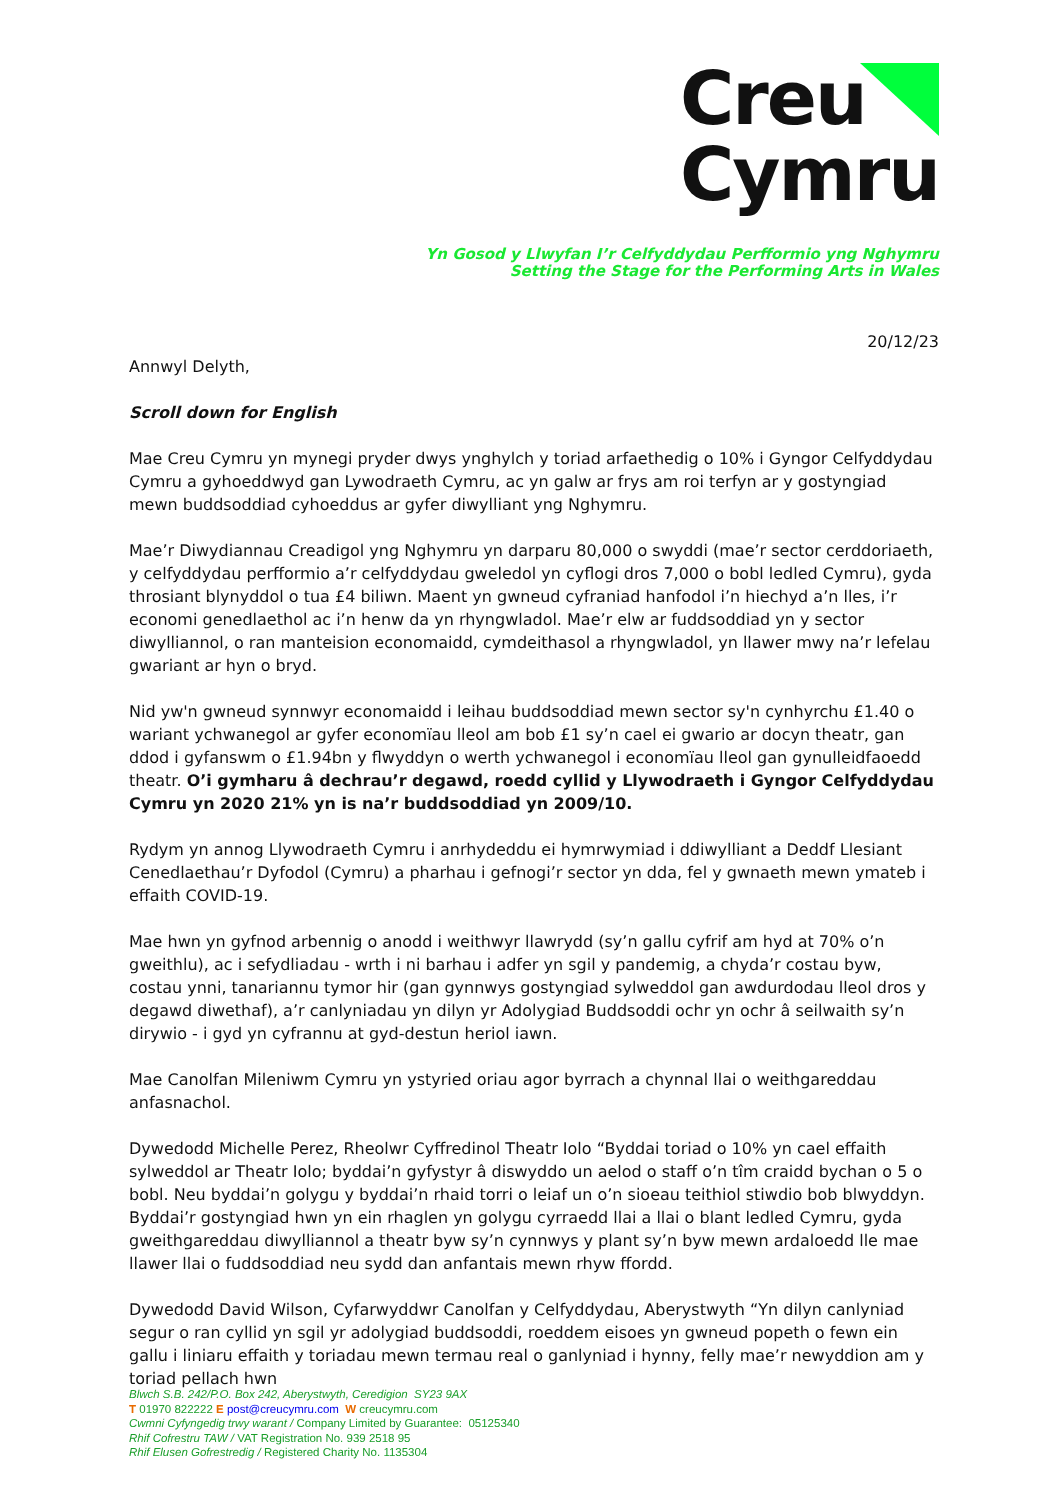Creu
Cymru
Yn Gosod y Llwyfan I’r Celfyddydau Perfformio yng Nghymru
Setting the Stage for the Performing Arts in Wales
20/12/23
Annwyl Delyth,
Scroll down for English
Mae Creu Cymru yn mynegi pryder dwys ynghylch y toriad arfaethedig o 10% i Gyngor Celfyddydau Cymru a gyhoeddwyd gan Lywodraeth Cymru, ac yn galw ar frys am roi terfyn ar y gostyngiad mewn buddsoddiad cyhoeddus ar gyfer diwylliant yng Nghymru.
Mae’r Diwydiannau Creadigol yng Nghymru yn darparu 80,000 o swyddi (mae’r sector cerddoriaeth, y celfyddydau perfformio a’r celfyddydau gweledol yn cyflogi dros 7,000 o bobl ledled Cymru), gyda throsiant blynyddol o tua £4 biliwn. Maent yn gwneud cyfraniad hanfodol i’n hiechyd a’n lles, i’r economi genedlaethol ac i’n henw da yn rhyngwladol. Mae’r elw ar fuddsoddiad yn y sector diwylliannol, o ran manteision economaidd, cymdeithasol a rhyngwladol, yn llawer mwy na’r lefelau gwariant ar hyn o bryd.
Nid yw'n gwneud synnwyr economaidd i leihau buddsoddiad mewn sector sy'n cynhyrchu £1.40 o wariant ychwanegol ar gyfer economïau lleol am bob £1 sy’n cael ei gwario ar docyn theatr, gan ddod i gyfanswm o £1.94bn y flwyddyn o werth ychwanegol i economïau lleol gan gynulleidfaoedd theatr. O’i gymharu â dechrau’r degawd, roedd cyllid y Llywodraeth i Gyngor Celfyddydau Cymru yn 2020 21% yn is na’r buddsoddiad yn 2009/10.
Rydym yn annog Llywodraeth Cymru i anrhydeddu ei hymrwymiad i ddiwylliant a Deddf Llesiant Cenedlaethau’r Dyfodol (Cymru) a pharhau i gefnogi’r sector yn dda, fel y gwnaeth mewn ymateb i effaith COVID-19.
Mae hwn yn gyfnod arbennig o anodd i weithwyr llawrydd (sy’n gallu cyfrif am hyd at 70% o’n gweithlu), ac i sefydliadau - wrth i ni barhau i adfer yn sgil y pandemig, a chyda’r costau byw, costau ynni, tanariannu tymor hir (gan gynnwys gostyngiad sylweddol gan awdurdodau lleol dros y degawd diwethaf), a’r canlyniadau yn dilyn yr Adolygiad Buddsoddi ochr yn ochr â seilwaith sy’n dirywio - i gyd yn cyfrannu at gyd-destun heriol iawn.
Mae Canolfan Mileniwm Cymru yn ystyried oriau agor byrrach a chynnal llai o weithgareddau anfasnachol.
Dywedodd Michelle Perez, Rheolwr Cyffredinol Theatr Iolo “Byddai toriad o 10% yn cael effaith sylweddol ar Theatr Iolo; byddai’n gyfystyr â diswyddo un aelod o staff o’n tîm craidd bychan o 5 o bobl. Neu byddai’n golygu y byddai’n rhaid torri o leiaf un o’n sioeau teithiol stiwdio bob blwyddyn. Byddai’r gostyngiad hwn yn ein rhaglen yn golygu cyrraedd llai a llai o blant ledled Cymru, gyda gweithgareddau diwylliannol a theatr byw sy’n cynnwys y plant sy’n byw mewn ardaloedd lle mae llawer llai o fuddsoddiad neu sydd dan anfantais mewn rhyw ffordd.
Dywedodd David Wilson, Cyfarwyddwr Canolfan y Celfyddydau, Aberystwyth “Yn dilyn canlyniad segur o ran cyllid yn sgil yr adolygiad buddsoddi, roeddem eisoes yn gwneud popeth o fewn ein gallu i liniaru effaith y toriadau mewn termau real o ganlyniad i hynny, felly mae’r newyddion am y toriad pellach hwn
Blwch S.B. 242/P.O. Box 242, Aberystwyth, Ceredigion SY23 9AX
T 01970 822222 E post@creucymru.com W creucymru.com
Cwmni Cyfyngedig trwy warant / Company Limited by Guarantee: 05125340
Rhif Cofrestru TAW / VAT Registration No. 939 2518 95
Rhif Elusen Gofrestredig / Registered Charity No. 1135304